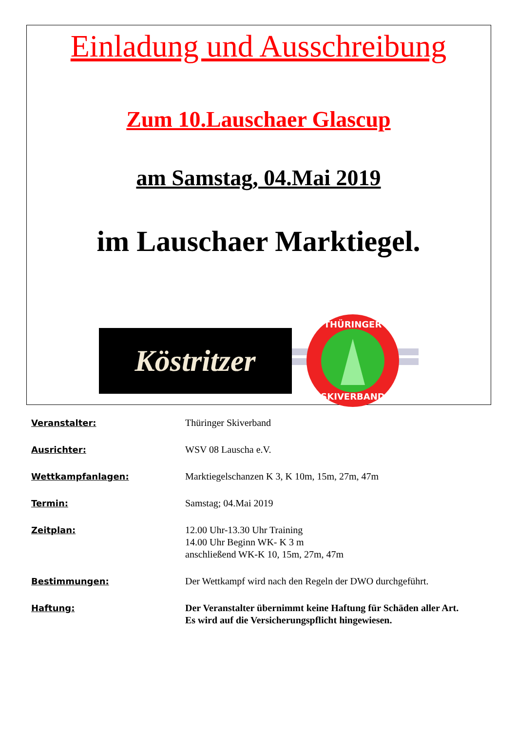Einladung und Ausschreibung
Zum 10.Lauschaer Glascup
am Samstag, 04.Mai 2019
im Lauschaer Marktiegel.
Köstritzer
THÜRINGER
SKIVERBAND
| Veranstalter: | Thüringer Skiverband |
| Ausrichter: | WSV 08 Lauscha e.V. |
| Wettkampfanlagen: | Marktiegelschanzen K 3, K 10m, 15m, 27m, 47m |
| Termin: | Samstag; 04.Mai 2019 |
| Zeitplan: | 12.00 Uhr-13.30 Uhr Training 14.00 Uhr Beginn WK- K 3 m anschließend WK-K 10, 15m, 27m, 47m |
| Bestimmungen: | Der Wettkampf wird nach den Regeln der DWO durchgeführt. |
| Haftung: | Der Veranstalter übernimmt keine Haftung für Schäden aller Art. Es wird auf die Versicherungspflicht hingewiesen. |